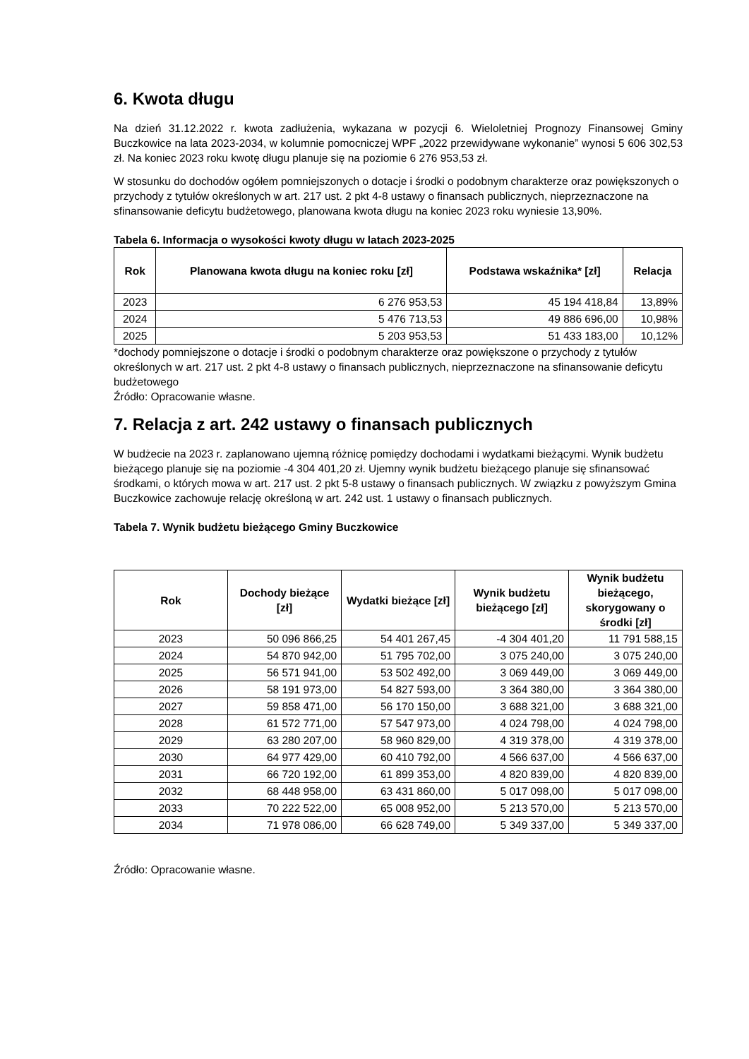6. Kwota długu
Na dzień 31.12.2022 r. kwota zadłużenia, wykazana w pozycji 6. Wieloletniej Prognozy Finansowej Gminy Buczkowice na lata 2023-2034, w kolumnie pomocniczej WPF „2022 przewidywane wykonanie” wynosi 5 606 302,53 zł. Na koniec 2023 roku kwotę długu planuje się na poziomie 6 276 953,53 zł.
W stosunku do dochodów ogółem pomniejszonych o dotacje i środki o podobnym charakterze oraz powiększonych o przychody z tytułów określonych w art. 217 ust. 2 pkt 4-8 ustawy o finansach publicznych, nieprzeznaczone na sfinansowanie deficytu budżetowego, planowana kwota długu na koniec 2023 roku wyniesie 13,90%.
Tabela 6. Informacja o wysokości kwoty długu w latach 2023-2025
| Rok | Planowana kwota długu na koniec roku [zł] | Podstawa wskaźnika* [zł] | Relacja |
| --- | --- | --- | --- |
| 2023 | 6 276 953,53 | 45 194 418,84 | 13,89% |
| 2024 | 5 476 713,53 | 49 886 696,00 | 10,98% |
| 2025 | 5 203 953,53 | 51 433 183,00 | 10,12% |
*dochody pomniejszone o dotacje i środki o podobnym charakterze oraz powiększone o przychody z tytułów określonych w art. 217 ust. 2 pkt 4-8 ustawy o finansach publicznych, nieprzeznaczone na sfinansowanie deficytu budżetowego
Źródło: Opracowanie własne.
7. Relacja z art. 242 ustawy o finansach publicznych
W budżecie na 2023 r. zaplanowano ujemną różnicę pomiędzy dochodami i wydatkami bieżącymi. Wynik budżetu bieżącego planuje się na poziomie -4 304 401,20 zł. Ujemny wynik budżetu bieżącego planuje się sfinansować środkami, o których mowa w art. 217 ust. 2 pkt 5-8 ustawy o finansach publicznych. W związku z powyższym Gmina Buczkowice zachowuje relację określoną w art. 242 ust. 1 ustawy o finansach publicznych.
Tabela 7. Wynik budżetu bieżącego Gminy Buczkowice
| Rok | Dochody bieżące [zł] | Wydatki bieżące [zł] | Wynik budżetu bieżącego [zł] | Wynik budżetu bieżącego, skorygowany o środki [zł] |
| --- | --- | --- | --- | --- |
| 2023 | 50 096 866,25 | 54 401 267,45 | -4 304 401,20 | 11 791 588,15 |
| 2024 | 54 870 942,00 | 51 795 702,00 | 3 075 240,00 | 3 075 240,00 |
| 2025 | 56 571 941,00 | 53 502 492,00 | 3 069 449,00 | 3 069 449,00 |
| 2026 | 58 191 973,00 | 54 827 593,00 | 3 364 380,00 | 3 364 380,00 |
| 2027 | 59 858 471,00 | 56 170 150,00 | 3 688 321,00 | 3 688 321,00 |
| 2028 | 61 572 771,00 | 57 547 973,00 | 4 024 798,00 | 4 024 798,00 |
| 2029 | 63 280 207,00 | 58 960 829,00 | 4 319 378,00 | 4 319 378,00 |
| 2030 | 64 977 429,00 | 60 410 792,00 | 4 566 637,00 | 4 566 637,00 |
| 2031 | 66 720 192,00 | 61 899 353,00 | 4 820 839,00 | 4 820 839,00 |
| 2032 | 68 448 958,00 | 63 431 860,00 | 5 017 098,00 | 5 017 098,00 |
| 2033 | 70 222 522,00 | 65 008 952,00 | 5 213 570,00 | 5 213 570,00 |
| 2034 | 71 978 086,00 | 66 628 749,00 | 5 349 337,00 | 5 349 337,00 |
Źródło: Opracowanie własne.